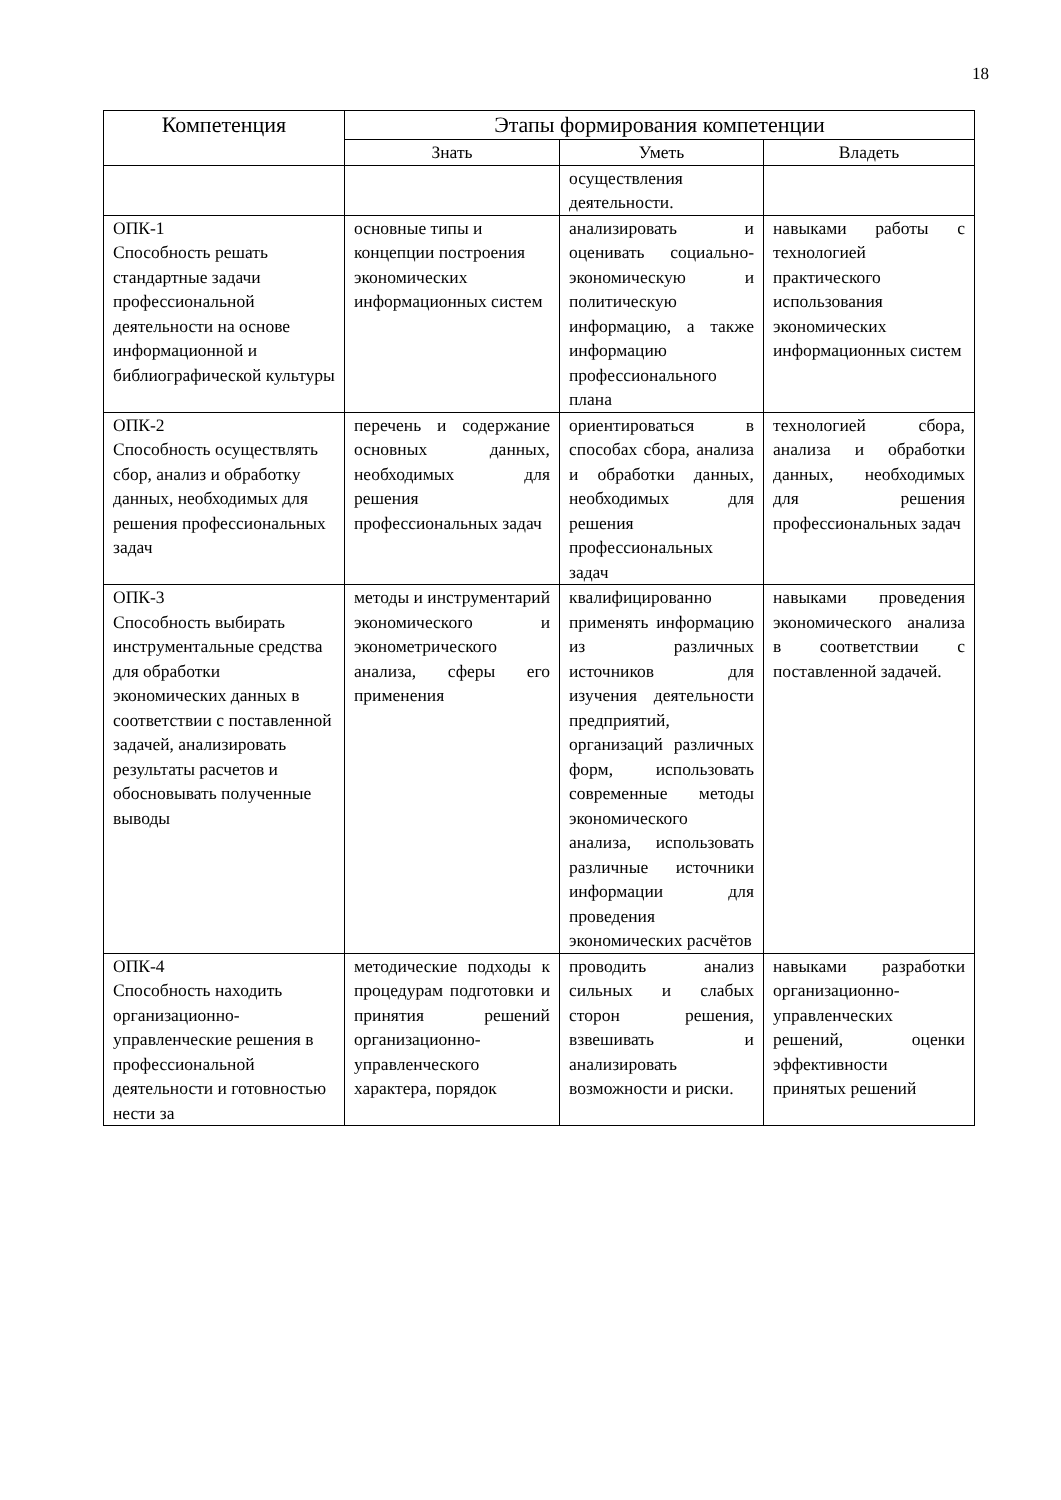18
| Компетенция | Этапы формирования компетенции | | |
| --- | --- | --- | --- |
| | Знать | Уметь | Владеть |
| | | осуществления деятельности. | |
| ОПК-1 Способность решать стандартные задачи профессиональной деятельности на основе информационной и библиографической культуры | основные типы и концепции построения экономических информационных систем | анализировать и оценивать социально-экономическую и политическую информацию, а также информацию профессионального плана | навыками работы с технологией практического использования экономических информационных систем |
| ОПК-2 Способность осуществлять сбор, анализ и обработку данных, необходимых для решения профессиональных задач | перечень и содержание основных данных, необходимых для решения профессиональных задач | ориентироваться в способах сбора, анализа и обработки данных, необходимых для решения профессиональных задач | технологией сбора, анализа и обработки данных, необходимых для решения профессиональных задач |
| ОПК-3 Способность выбирать инструментальные средства для обработки экономических данных в соответствии с поставленной задачей, анализировать результаты расчетов и обосновывать полученные выводы | методы и инструментарий экономического и эконометрического анализа, сферы его применения | квалифицированно применять информацию из различных источников для изучения деятельности предприятий, организаций различных форм, использовать современные методы экономического анализа, использовать различные источники информации для проведения экономических расчётов | навыками проведения экономического анализа в соответствии с поставленной задачей. |
| ОПК-4 Способность находить организационно-управленческие решения в профессиональной деятельности и готовностью нести за | методические подходы к процедурам подготовки и принятия решений организационно-управленческого характера, порядок | проводить анализ сильных и слабых сторон решения, взвешивать и анализировать возможности и риски. | навыками разработки организационно-управленческих решений, оценки эффективности принятых решений |